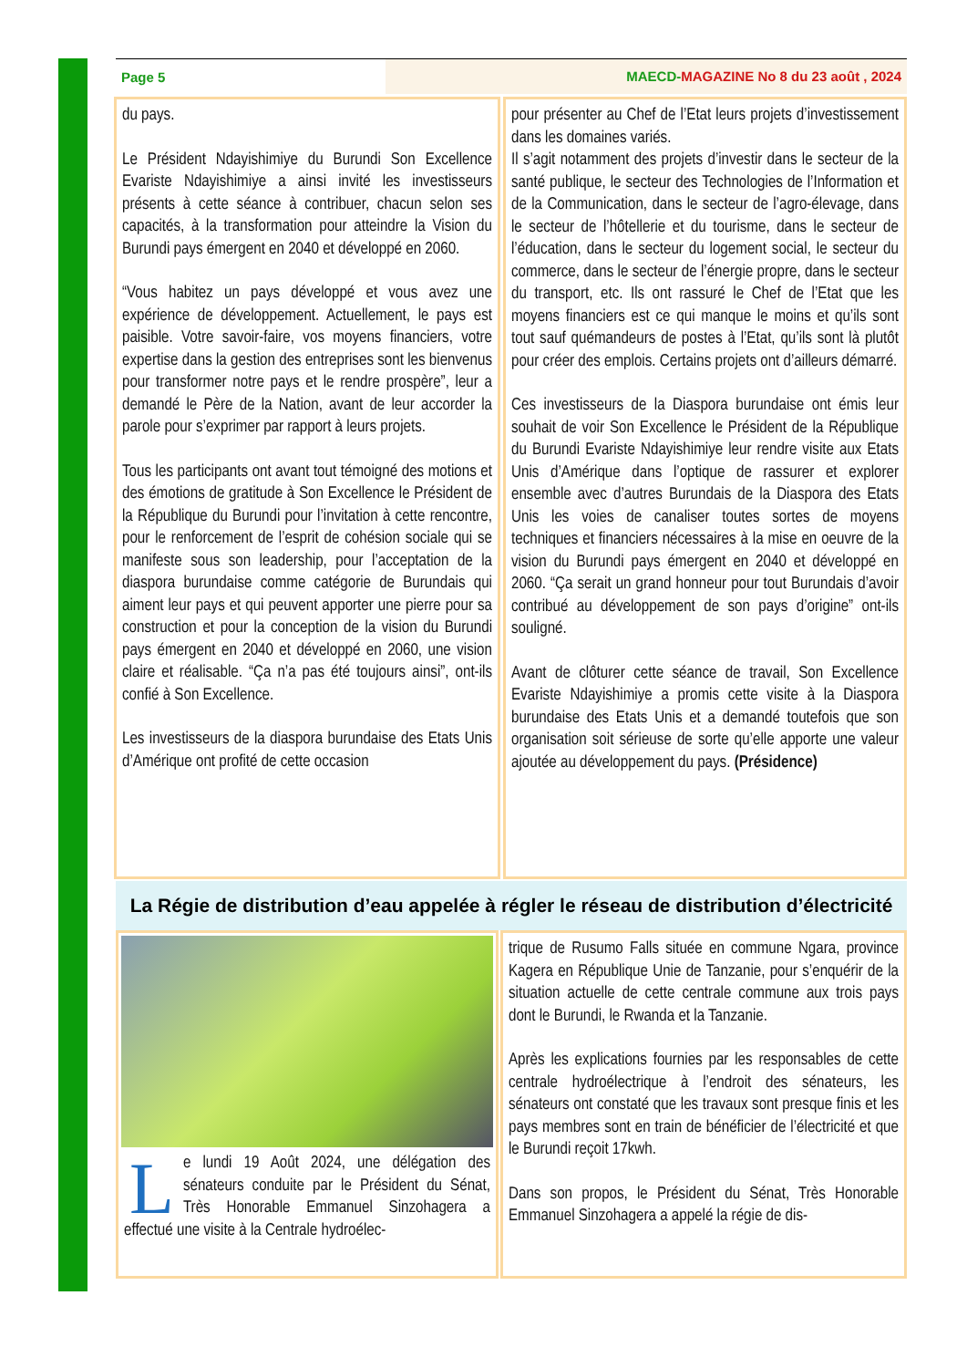Page 5 MAECD-MAGAZINE No 8 du 23 août , 2024
du pays.
Le Président Ndayishimiye du Burundi Son Excellence Evariste Ndayishimiye a ainsi invité les investisseurs présents à cette séance à contribuer, chacun selon ses capacités, à la transformation pour atteindre la Vision du Burundi pays émergent en 2040 et développé en 2060.
“Vous habitez un pays développé et vous avez une expérience de développement. Actuellement, le pays est paisible. Votre savoir-faire, vos moyens financiers, votre expertise dans la gestion des entreprises sont les bienvenus pour transformer notre pays et le rendre prospère”, leur a demandé le Père de la Nation, avant de leur accorder la parole pour s’exprimer par rapport à leurs projets.
Tous les participants ont avant tout témoigné des motions et des émotions de gratitude à Son Excellence le Président de la République du Burundi pour l’invitation à cette rencontre, pour le renforcement de l’esprit de cohésion sociale qui se manifeste sous son leadership, pour l’acceptation de la diaspora burundaise comme catégorie de Burundais qui aiment leur pays et qui peuvent apporter une pierre pour sa construction et pour la conception de la vision du Burundi pays émergent en 2040 et développé en 2060, une vision claire et réalisable. “Ça n’a pas été toujours ainsi”, ont-ils confié à Son Excellence.
Les investisseurs de la diaspora burundaise des Etats Unis d’Amérique ont profité de cette occasion
pour présenter au Chef de l’Etat leurs projets d’investissement dans les domaines variés.
Il s’agit notamment des projets d’investir dans le secteur de la santé publique, le secteur des Technologies de l’Information et de la Communication, dans le secteur de l’agro-élevage, dans le secteur de l’hôtellerie et du tourisme, dans le secteur de l’éducation, dans le secteur du logement social, le secteur du commerce, dans le secteur de l’énergie propre, dans le secteur du transport, etc. Ils ont rassuré le Chef de l’Etat que les moyens financiers est ce qui manque le moins et qu’ils sont tout sauf quémandeurs de postes à l’Etat, qu’ils sont là plutôt pour créer des emplois. Certains projets ont d’ailleurs démarré.
Ces investisseurs de la Diaspora burundaise ont émis leur souhait de voir Son Excellence le Président de la République du Burundi Evariste Ndayishimiye leur rendre visite aux Etats Unis d’Amérique dans l’optique de rassurer et explorer ensemble avec d’autres Burundais de la Diaspora des Etats Unis les voies de canaliser toutes sortes de moyens techniques et financiers nécessaires à la mise en oeuvre de la vision du Burundi pays émergent en 2040 et développé en 2060. “Ça serait un grand honneur pour tout Burundais d’avoir contribué au développement de son pays d’origine” ont-ils souligné.
Avant de clôturer cette séance de travail, Son Excellence Evariste Ndayishimiye a promis cette visite à la Diaspora burundaise des Etats Unis et a demandé toutefois que son organisation soit sérieuse de sorte qu’elle apporte une valeur ajoutée au développement du pays. (Présidence)
La Régie de distribution d’eau appelée à régler le réseau de distribution d’électricité
Le lundi 19 Août 2024, une délégation des sénateurs conduite par le Président du Sénat, Très Honorable Emmanuel Sinzohagera a effectué une visite à la Centrale hydroélec-
trique de Rusumo Falls située en commune Ngara, province Kagera en République Unie de Tanzanie, pour s’enquérir de la situation actuelle de cette centrale commune aux trois pays dont le Burundi, le Rwanda et la Tanzanie.
Après les explications fournies par les responsables de cette centrale hydroélectrique à l’endroit des sénateurs, les sénateurs ont constaté que les travaux sont presque finis et les pays membres sont en train de bénéficier de l’électricité et que le Burundi reçoit 17kwh.
Dans son propos, le Président du Sénat, Très Honorable Emmanuel Sinzohagera a appelé la régie de dis-